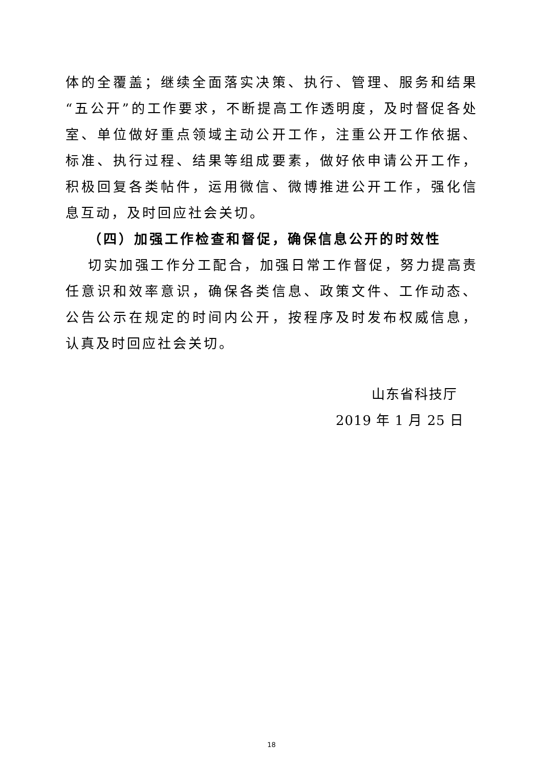体的全覆盖；继续全面落实决策、执行、管理、服务和结果“五公开”的工作要求，不断提高工作透明度，及时督促各处室、单位做好重点领域主动公开工作，注重公开工作依据、标准、执行过程、结果等组成要素，做好依申请公开工作，积极回复各类帖件，运用微信、微博推进公开工作，强化信息互动，及时回应社会关切。
（四）加强工作检查和督促，确保信息公开的时效性
切实加强工作分工配合，加强日常工作督促，努力提高责任意识和效率意识，确保各类信息、政策文件、工作动态、公告公示在规定的时间内公开，按程序及时发布权威信息，认真及时回应社会关切。
山东省科技厅
2019 年 1 月 25 日
18